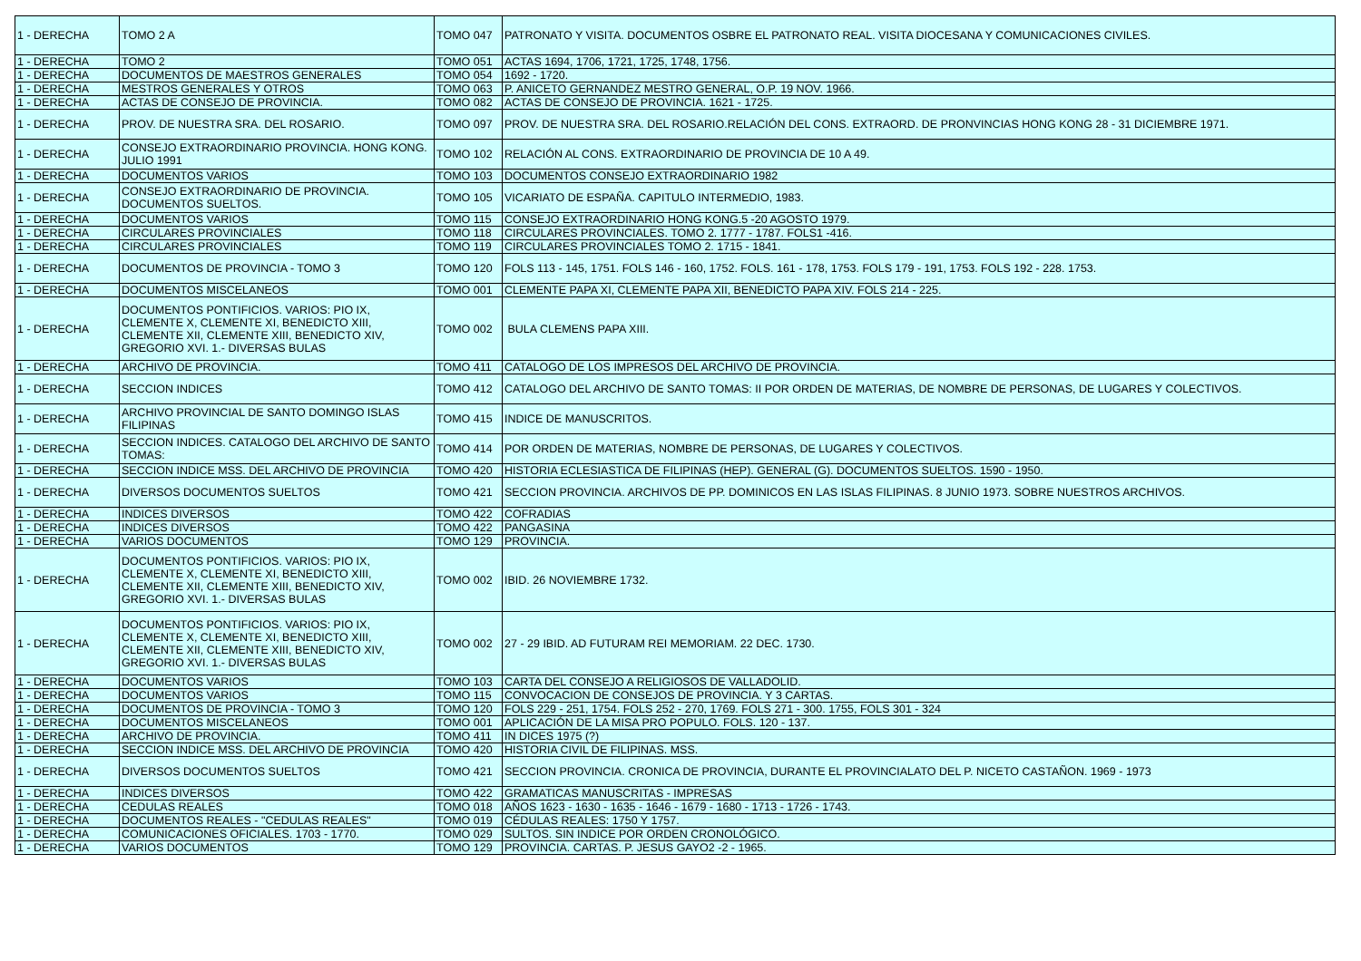| 1 - DERECHA | TOMO 2 A | TOMO 047 | PATRONATO Y VISITA. DOCUMENTOS OSBRE EL PATRONATO REAL. VISITA DIOCESANA Y COMUNICACIONES CIVILES. |
| 1 - DERECHA | TOMO 2 | TOMO 051 | ACTAS 1694, 1706, 1721, 1725, 1748, 1756. |
| 1 - DERECHA | DOCUMENTOS DE MAESTROS GENERALES | TOMO 054 | 1692 - 1720. |
| 1 - DERECHA | MESTROS GENERALES Y OTROS | TOMO 063 | P. ANICETO GERNANDEZ MESTRO GENERAL, O.P. 19 NOV. 1966. |
| 1 - DERECHA | ACTAS DE CONSEJO DE PROVINCIA. | TOMO 082 | ACTAS DE CONSEJO DE PROVINCIA. 1621 - 1725. |
| 1 - DERECHA | PROV. DE NUESTRA SRA. DEL ROSARIO. | TOMO 097 | PROV. DE NUESTRA SRA. DEL ROSARIO.RELACIÓN DEL CONS. EXTRAORD. DE PRONVINCIAS HONG KONG 28 - 31 DICIEMBRE 1971. |
| 1 - DERECHA | CONSEJO EXTRAORDINARIO PROVINCIA. HONG KONG. JULIO 1991 | TOMO 102 | RELACIÓN AL CONS. EXTRAORDINARIO DE PROVINCIA DE 10 A 49. |
| 1 - DERECHA | DOCUMENTOS VARIOS | TOMO 103 | DOCUMENTOS CONSEJO EXTRAORDINARIO 1982 |
| 1 - DERECHA | CONSEJO EXTRAORDINARIO DE PROVINCIA. DOCUMENTOS SUELTOS. | TOMO 105 | VICARIATO DE ESPAÑA. CAPITULO INTERMEDIO, 1983. |
| 1 - DERECHA | DOCUMENTOS VARIOS | TOMO 115 | CONSEJO EXTRAORDINARIO HONG KONG.5 -20 AGOSTO 1979. |
| 1 - DERECHA | CIRCULARES PROVINCIALES | TOMO 118 | CIRCULARES PROVINCIALES. TOMO 2. 1777 - 1787. FOLS1 -416. |
| 1 - DERECHA | CIRCULARES PROVINCIALES | TOMO 119 | CIRCULARES PROVINCIALES TOMO 2. 1715 - 1841. |
| 1 - DERECHA | DOCUMENTOS DE PROVINCIA - TOMO 3 | TOMO 120 | FOLS 113 - 145, 1751. FOLS 146 - 160, 1752. FOLS. 161 - 178, 1753. FOLS 179 - 191, 1753. FOLS 192 - 228. 1753. |
| 1 - DERECHA | DOCUMENTOS MISCELANEOS | TOMO 001 | CLEMENTE PAPA XI, CLEMENTE PAPA XII, BENEDICTO PAPA XIV. FOLS 214 - 225. |
| 1 - DERECHA | DOCUMENTOS PONTIFICIOS. VARIOS: PIO IX, CLEMENTE X, CLEMENTE XI, BENEDICTO XIII, CLEMENTE XII, CLEMENTE XIII, BENEDICTO XIV, GREGORIO XVI. 1.- DIVERSAS BULAS | TOMO 002 | BULA CLEMENS PAPA XIII. |
| 1 - DERECHA | ARCHIVO DE PROVINCIA. | TOMO 411 | CATALOGO DE LOS IMPRESOS DEL ARCHIVO DE PROVINCIA. |
| 1 - DERECHA | SECCION INDICES | TOMO 412 | CATALOGO DEL ARCHIVO DE SANTO TOMAS: II POR ORDEN DE MATERIAS, DE NOMBRE DE PERSONAS, DE LUGARES Y COLECTIVOS. |
| 1 - DERECHA | ARCHIVO PROVINCIAL DE SANTO DOMINGO ISLAS FILIPINAS | TOMO 415 | INDICE DE MANUSCRITOS. |
| 1 - DERECHA | SECCION INDICES. CATALOGO DEL ARCHIVO DE SANTO TOMAS: | TOMO 414 | POR ORDEN DE MATERIAS, NOMBRE DE PERSONAS, DE LUGARES Y COLECTIVOS. |
| 1 - DERECHA | SECCION INDICE MSS. DEL ARCHIVO DE PROVINCIA | TOMO 420 | HISTORIA ECLESIASTICA DE FILIPINAS (HEP). GENERAL (G). DOCUMENTOS SUELTOS. 1590 - 1950. |
| 1 - DERECHA | DIVERSOS DOCUMENTOS SUELTOS | TOMO 421 | SECCION PROVINCIA. ARCHIVOS DE PP. DOMINICOS EN LAS ISLAS FILIPINAS. 8 JUNIO 1973. SOBRE NUESTROS ARCHIVOS. |
| 1 - DERECHA | INDICES DIVERSOS | TOMO 422 | COFRADIAS |
| 1 - DERECHA | INDICES DIVERSOS | TOMO 422 | PANGASINA |
| 1 - DERECHA | VARIOS DOCUMENTOS | TOMO 129 | PROVINCIA. |
| 1 - DERECHA | DOCUMENTOS PONTIFICIOS. VARIOS: PIO IX, CLEMENTE X, CLEMENTE XI, BENEDICTO XIII, CLEMENTE XII, CLEMENTE XIII, BENEDICTO XIV, GREGORIO XVI. 1.- DIVERSAS BULAS | TOMO 002 | IBID. 26 NOVIEMBRE 1732. |
| 1 - DERECHA | DOCUMENTOS PONTIFICIOS. VARIOS: PIO IX, CLEMENTE X, CLEMENTE XI, BENEDICTO XIII, CLEMENTE XII, CLEMENTE XIII, BENEDICTO XIV, GREGORIO XVI. 1.- DIVERSAS BULAS | TOMO 002 | 27 - 29 IBID. AD FUTURAM REI MEMORIAM. 22 DEC. 1730. |
| 1 - DERECHA | DOCUMENTOS VARIOS | TOMO 103 | CARTA DEL CONSEJO A RELIGIOSOS DE VALLADOLID. |
| 1 - DERECHA | DOCUMENTOS VARIOS | TOMO 115 | CONVOCACION DE CONSEJOS DE PROVINCIA. Y 3 CARTAS. |
| 1 - DERECHA | DOCUMENTOS DE PROVINCIA - TOMO 3 | TOMO 120 | FOLS 229 - 251, 1754. FOLS 252 - 270, 1769. FOLS 271 - 300. 1755, FOLS 301 - 324 |
| 1 - DERECHA | DOCUMENTOS MISCELANEOS | TOMO 001 | APLICACIÓN DE LA MISA PRO POPULO. FOLS. 120 - 137. |
| 1 - DERECHA | ARCHIVO DE PROVINCIA. | TOMO 411 | IN DICES 1975 (?) |
| 1 - DERECHA | SECCION INDICE MSS. DEL ARCHIVO DE PROVINCIA | TOMO 420 | HISTORIA CIVIL DE FILIPINAS. MSS. |
| 1 - DERECHA | DIVERSOS DOCUMENTOS SUELTOS | TOMO 421 | SECCION PROVINCIA. CRONICA DE PROVINCIA, DURANTE EL PROVINCIALATO DEL P. NICETO CASTAÑON. 1969 - 1973 |
| 1 - DERECHA | INDICES DIVERSOS | TOMO 422 | GRAMATICAS MANUSCRITAS - IMPRESAS |
| 1 - DERECHA | CEDULAS REALES | TOMO 018 | AÑOS 1623 - 1630 - 1635 - 1646 - 1679 - 1680 - 1713 - 1726 - 1743. |
| 1 - DERECHA | DOCUMENTOS REALES - "CEDULAS REALES" | TOMO 019 | CÉDULAS REALES: 1750 Y 1757. |
| 1 - DERECHA | COMUNICACIONES OFICIALES. 1703 - 1770. | TOMO 029 | SULTOS. SIN INDICE POR ORDEN CRONOLÓGICO. |
| 1 - DERECHA | VARIOS DOCUMENTOS | TOMO 129 | PROVINCIA. CARTAS. P. JESUS GAYO2 -2 - 1965. |